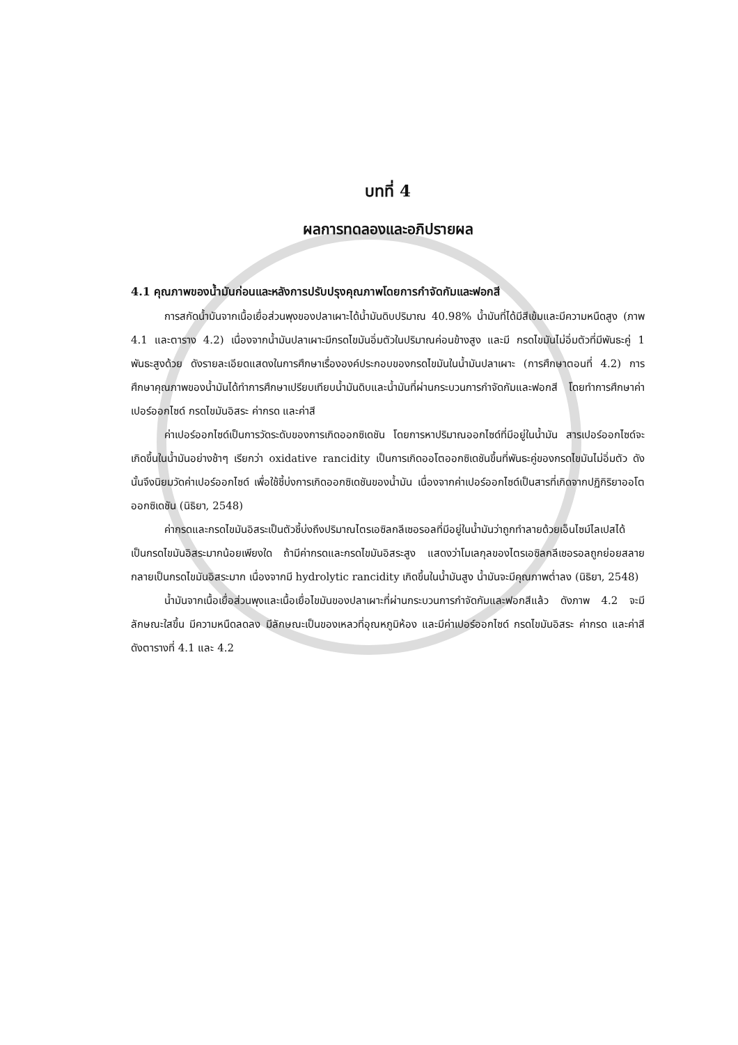บทที่ 4
ผลการทดลองและอภิปรายผล
4.1 คุณภาพของน้ำมันก่อนและหลังการปรับปรุงคุณภาพโดยการกำจัดกัมและฟอกสี
การสกัดน้ำมันจากเนื้อเยื่อส่วนพุงของปลาเผาะได้น้ำมันดิบปริมาณ 40.98% น้ำมันที่ได้มีสีเข้มและมีความหนืดสูง (ภาพ 4.1 และตาราง 4.2) เนื่องจากน้ำมันปลาเผาะมีกรดไขมันอิ่มตัวในปริมาณค่อนข้างสูง และมี กรดไขมันไม่อิ่มตัวที่มีพันธะคู่ 1 พันธะสูงด้วย ดังรายละเอียดแสดงในการศึกษาเรื่ององค์ประกอบของกรดไขมันในน้ำมันปลาเผาะ (การศึกษาตอนที่ 4.2) การศึกษาคุณภาพของน้ำมันได้ทำการศึกษาเปรียบเทียบน้ำมันดิบและน้ำมันที่ผ่านกระบวนการกำจัดกัมและฟอกสี โดยทำการศึกษาค่าเปอร์ออกไซด์ กรดไขมันอิสระ ค่ากรด และค่าสี
ค่าเปอร์ออกไซด์เป็นการวัดระดับของการเกิดออกซิเดชัน โดยการหาปริมาณออกไซด์ที่มีอยู่ในน้ำมัน สารเปอร์ออกไซด์จะเกิดขึ้นในน้ำมันอย่างช้าๆ เรียกว่า oxidative rancidity เป็นการเกิดออโตออกซิเดชันขึ้นที่พันธะคู่ของกรดไขมันไม่อิ่มตัว ดังนั้นจึงนิยมวัดค่าเปอร์ออกไซด์ เพื่อใช้ชี้บ่งการเกิดออกซิเดชันของน้ำมัน เนื่องจากค่าเปอร์ออกไซด์เป็นสารที่เกิดจากปฏิกิริยาออโตออกซิเดชัน (นิธิยา, 2548)
ค่ากรดและกรดไขมันอิสระเป็นตัวชี้บ่งถึงปริมาณไตรเอซิลกลีเซอรอลที่มีอยู่ในน้ำมันว่าถูกทำลายด้วยเอ็นไซม์ไลเปสได้เป็นกรดไขมันอิสระมากน้อยเพียงใด ถ้ามีค่ากรดและกรดไขมันอิสระสูง แสดงว่าโมเลกุลของไตรเอซิลกลีเซอรอลถูกย่อยสลายกลายเป็นกรดไขมันอิสระมาก เนื่องจากมี hydrolytic rancidity เกิดขึ้นในน้ำมันสูง น้ำมันจะมีคุณภาพต่ำลง (นิธิยา, 2548)
น้ำมันจากเนื้อเยื่อส่วนพุงและเนื้อเยื่อไขมันของปลาเผาะที่ผ่านกระบวนการกำจัดกัมและฟอกสีแล้ว ดังภาพ 4.2 จะมีลักษณะใสขึ้น มีความหนืดลดลง มีลักษณะเป็นของเหลวที่อุณหภูมิห้อง และมีค่าเปอร์ออกไซด์ กรดไขมันอิสระ ค่ากรด และค่าสี ดังตารางที่ 4.1 และ 4.2